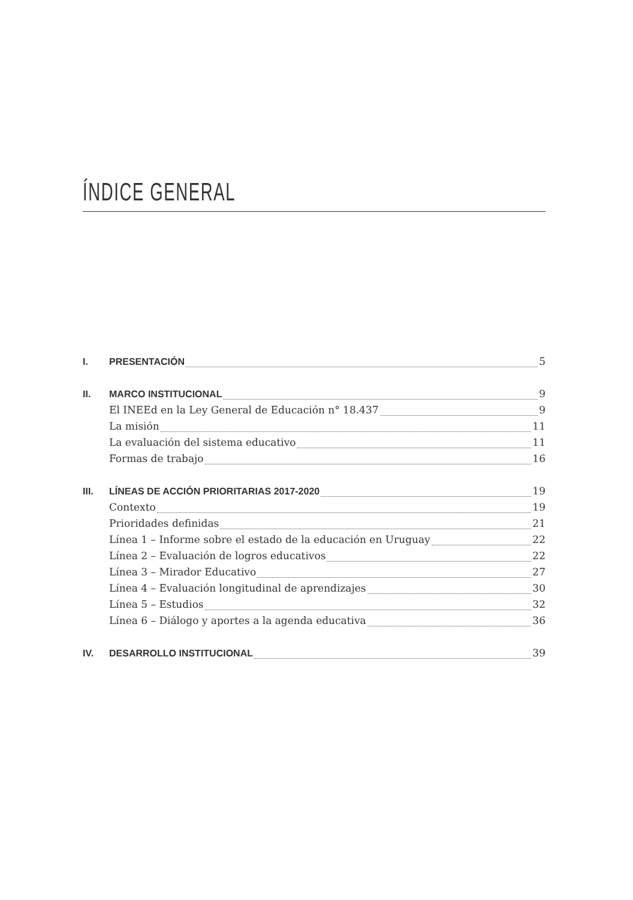ÍNDICE GENERAL
I. PRESENTACIÓN 5
II. MARCO INSTITUCIONAL 9
El INEEd en la Ley General de Educación n° 18.437 9
La misión 11
La evaluación del sistema educativo 11
Formas de trabajo 16
III. LÍNEAS DE ACCIÓN PRIORITARIAS 2017-2020 19
Contexto 19
Prioridades definidas 21
Línea 1 – Informe sobre el estado de la educación en Uruguay 22
Línea 2 – Evaluación de logros educativos 22
Línea 3 – Mirador Educativo 27
Línea 4 – Evaluación longitudinal de aprendizajes 30
Línea 5 – Estudios 32
Línea 6 – Diálogo y aportes a la agenda educativa 36
IV. DESARROLLO INSTITUCIONAL 39